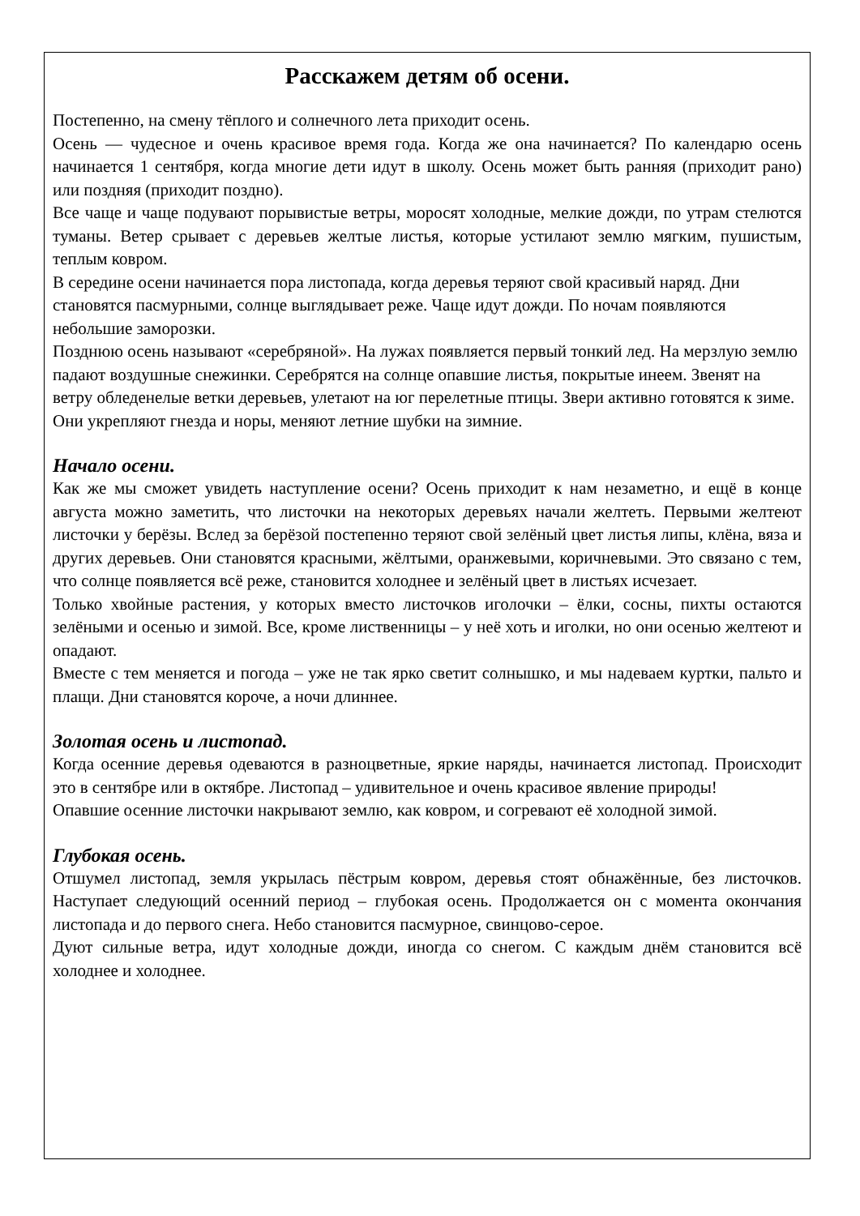Расскажем детям об осени.
Постепенно, на смену тёплого и солнечного лета приходит осень.
Осень — чудесное и очень красивое время года. Когда же она начинается? По календарю осень начинается 1 сентября, когда многие дети идут в школу. Осень может быть ранняя (приходит рано) или поздняя (приходит поздно).
Все чаще и чаще подувают порывистые ветры, моросят холодные, мелкие дожди, по утрам стелются туманы. Ветер срывает с деревьев желтые листья, которые устилают землю мягким, пушистым, теплым ковром.
В середине осени начинается пора листопада, когда деревья теряют свой красивый наряд. Дни становятся пасмурными, солнце выглядывает реже. Чаще идут дожди. По ночам появляются небольшие заморозки.
Позднюю осень называют «серебряной». На лужах появляется первый тонкий лед. На мерзлую землю падают воздушные снежинки. Серебрятся на солнце опавшие листья, покрытые инеем. Звенят на ветру обледенелые ветки деревьев, улетают на юг перелетные птицы. Звери активно готовятся к зиме. Они укрепляют гнезда и норы, меняют летние шубки на зимние.
Начало осени.
Как же мы сможет увидеть наступление осени? Осень приходит к нам незаметно, и ещё в конце августа можно заметить, что листочки на некоторых деревьях начали желтеть. Первыми желтеют листочки у берёзы. Вслед за берёзой постепенно теряют свой зелёный цвет листья липы, клёна, вяза и других деревьев. Они становятся красными, жёлтыми, оранжевыми, коричневыми. Это связано с тем, что солнце появляется всё реже, становится холоднее и зелёный цвет в листьях исчезает.
Только хвойные растения, у которых вместо листочков иголочки – ёлки, сосны, пихты остаются зелёными и осенью и зимой. Все, кроме лиственницы – у неё хоть и иголки, но они осенью желтеют и опадают.
Вместе с тем меняется и погода – уже не так ярко светит солнышко, и мы надеваем куртки, пальто и плащи. Дни становятся короче, а ночи длиннее.
Золотая осень и листопад.
Когда осенние деревья одеваются в разноцветные, яркие наряды, начинается листопад. Происходит это в сентябре или в октябре. Листопад – удивительное и очень красивое явление природы!
Опавшие осенние листочки накрывают землю, как ковром, и согревают её холодной зимой.
Глубокая осень.
Отшумел листопад, земля укрылась пёстрым ковром, деревья стоят обнажённые, без листочков. Наступает следующий осенний период – глубокая осень. Продолжается он с момента окончания листопада и до первого снега. Небо становится пасмурное, свинцово-серое.
Дуют сильные ветра, идут холодные дожди, иногда со снегом. С каждым днём становится всё холоднее и холоднее.